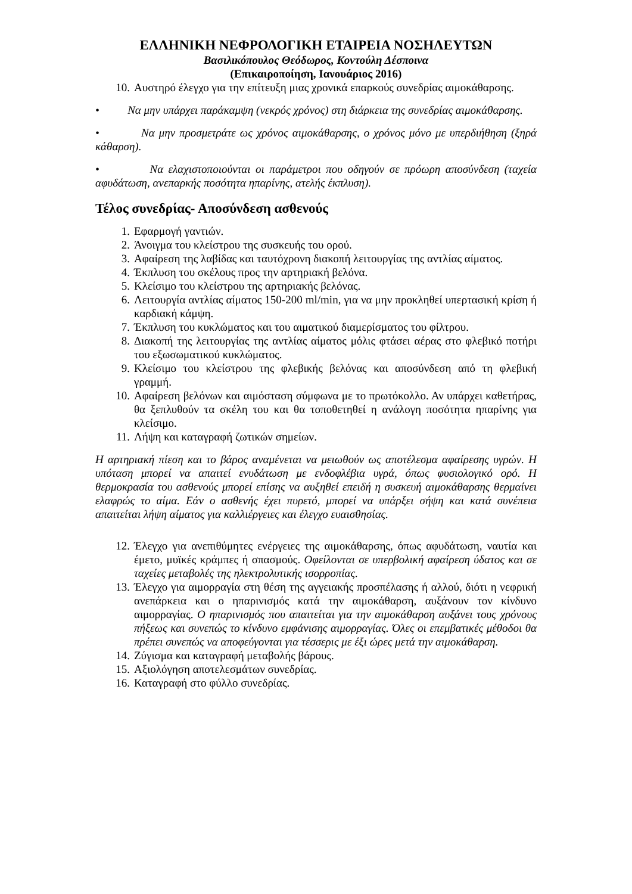ΕΛΛΗΝΙΚΗ ΝΕΦΡΟΛΟΓΙΚΗ ΕΤΑΙΡΕΙΑ ΝΟΣΗΛΕΥΤΩΝ
Βασιλικόπουλος Θεόδωρος, Κοντούλη Δέσποινα
(Επικαιροποίηση, Ιανουάριος 2016)
10. Αυστηρό έλεγχο για την επίτευξη μιας χρονικά επαρκούς συνεδρίας αιμοκάθαρσης.
• Να μην υπάρχει παράκαμψη (νεκρός χρόνος) στη διάρκεια της συνεδρίας αιμοκάθαρσης.
• Να μην προσμετράτε ως χρόνος αιμοκάθαρσης, ο χρόνος μόνο με υπερδιήθηση (ξηρά κάθαρση).
• Να ελαχιστοποιούνται οι παράμετροι που οδηγούν σε πρόωρη αποσύνδεση (ταχεία αφυδάτωση, ανεπαρκής ποσότητα ηπαρίνης, ατελής έκπλυση).
Τέλος συνεδρίας- Αποσύνδεση ασθενούς
1. Εφαρμογή γαντιών.
2. Άνοιγμα του κλείστρου της συσκευής του ορού.
3. Αφαίρεση της λαβίδας και ταυτόχρονη διακοπή λειτουργίας της αντλίας αίματος.
4. Έκπλυση του σκέλους προς την αρτηριακή βελόνα.
5. Κλείσιμο του κλείστρου της αρτηριακής βελόνας.
6. Λειτουργία αντλίας αίματος 150-200 ml/min, για να μην προκληθεί υπερτασική κρίση ή καρδιακή κάμψη.
7. Έκπλυση του κυκλώματος και του αιματικού διαμερίσματος του φίλτρου.
8. Διακοπή της λειτουργίας της αντλίας αίματος μόλις φτάσει αέρας στο φλεβικό ποτήρι του εξωσωματικού κυκλώματος.
9. Κλείσιμο του κλείστρου της φλεβικής βελόνας και αποσύνδεση από τη φλεβική γραμμή.
10. Αφαίρεση βελόνων και αιμόσταση σύμφωνα με το πρωτόκολλο. Αν υπάρχει καθετήρας, θα ξεπλυθούν τα σκέλη του και θα τοποθετηθεί η ανάλογη ποσότητα ηπαρίνης για κλείσιμο.
11. Λήψη και καταγραφή ζωτικών σημείων.
Η αρτηριακή πίεση και το βάρος αναμένεται να μειωθούν ως αποτέλεσμα αφαίρεσης υγρών. Η υπόταση μπορεί να απαιτεί ενυδάτωση με ενδοφλέβια υγρά, όπως φυσιολογικό ορό. Η θερμοκρασία του ασθενούς μπορεί επίσης να αυξηθεί επειδή η συσκευή αιμοκάθαρσης θερμαίνει ελαφρώς το αίμα. Εάν ο ασθενής έχει πυρετό, μπορεί να υπάρξει σήψη και κατά συνέπεια απαιτείται λήψη αίματος για καλλιέργειες και έλεγχο ευαισθησίας.
12. Έλεγχο για ανεπιθύμητες ενέργειες της αιμοκάθαρσης, όπως αφυδάτωση, ναυτία και έμετο, μυϊκές κράμπες ή σπασμούς. Οφείλονται σε υπερβολική αφαίρεση ύδατος και σε ταχείες μεταβολές της ηλεκτρολυτικής ισορροπίας.
13. Έλεγχο για αιμορραγία στη θέση της αγγειακής προσπέλασης ή αλλού, διότι η νεφρική ανεπάρκεια και ο ηπαρινισμός κατά την αιμοκάθαρση, αυξάνουν τον κίνδυνο αιμορραγίας. Ο ηπαρινισμός που απαιτείται για την αιμοκάθαρση αυξάνει τους χρόνους πήξεως και συνεπώς το κίνδυνο εμφάνισης αιμορραγίας. Όλες οι επεμβατικές μέθοδοι θα πρέπει συνεπώς να αποφεύγονται για τέσσερις με έξι ώρες μετά την αιμοκάθαρση.
14. Ζύγισμα και καταγραφή μεταβολής βάρους.
15. Αξιολόγηση αποτελεσμάτων συνεδρίας.
16. Καταγραφή στο φύλλο συνεδρίας.